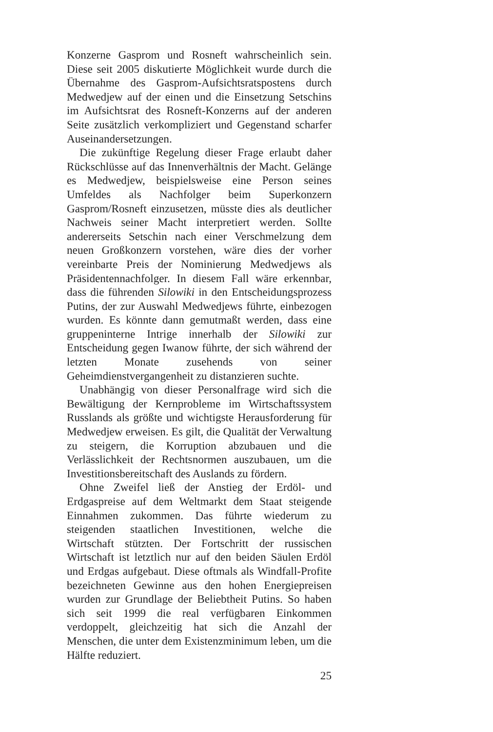Konzerne Gasprom und Rosneft wahrscheinlich sein. Diese seit 2005 diskutierte Möglichkeit wurde durch die Übernahme des Gasprom-Aufsichtsratspostens durch Medwedjew auf der einen und die Einsetzung Setschins im Aufsichtsrat des Rosneft-Konzerns auf der anderen Seite zusätzlich verkompliziert und Gegenstand scharfer Auseinandersetzungen.
Die zukünftige Regelung dieser Frage erlaubt daher Rückschlüsse auf das Innenverhältnis der Macht. Gelänge es Medwedjew, beispielsweise eine Person seines Umfeldes als Nachfolger beim Superkonzern Gasprom/Rosneft einzusetzen, müsste dies als deutlicher Nachweis seiner Macht interpretiert werden. Sollte andererseits Setschin nach einer Verschmelzung dem neuen Großkonzern vorstehen, wäre dies der vorher vereinbarte Preis der Nominierung Medwedjews als Präsidentennachfolger. In diesem Fall wäre erkennbar, dass die führenden Silowiki in den Entscheidungsprozess Putins, der zur Auswahl Medwedjews führte, einbezogen wurden. Es könnte dann gemutmaßt werden, dass eine gruppeninterne Intrige innerhalb der Silowiki zur Entscheidung gegen Iwanow führte, der sich während der letzten Monate zusehends von seiner Geheimdienstvergangenheit zu distanzieren suchte.
Unabhängig von dieser Personalfrage wird sich die Bewältigung der Kernprobleme im Wirtschaftssystem Russlands als größte und wichtigste Herausforderung für Medwedjew erweisen. Es gilt, die Qualität der Verwaltung zu steigern, die Korruption abzubauen und die Verlässlichkeit der Rechtsnormen auszubauen, um die Investitionsbereitschaft des Auslands zu fördern.
Ohne Zweifel ließ der Anstieg der Erdöl- und Erdgaspreise auf dem Weltmarkt dem Staat steigende Einnahmen zukommen. Das führte wiederum zu steigenden staatlichen Investitionen, welche die Wirtschaft stützten. Der Fortschritt der russischen Wirtschaft ist letztlich nur auf den beiden Säulen Erdöl und Erdgas aufgebaut. Diese oftmals als Windfall-Profite bezeichneten Gewinne aus den hohen Energiepreisen wurden zur Grundlage der Beliebtheit Putins. So haben sich seit 1999 die real verfügbaren Einkommen verdoppelt, gleichzeitig hat sich die Anzahl der Menschen, die unter dem Existenzminimum leben, um die Hälfte reduziert.
25